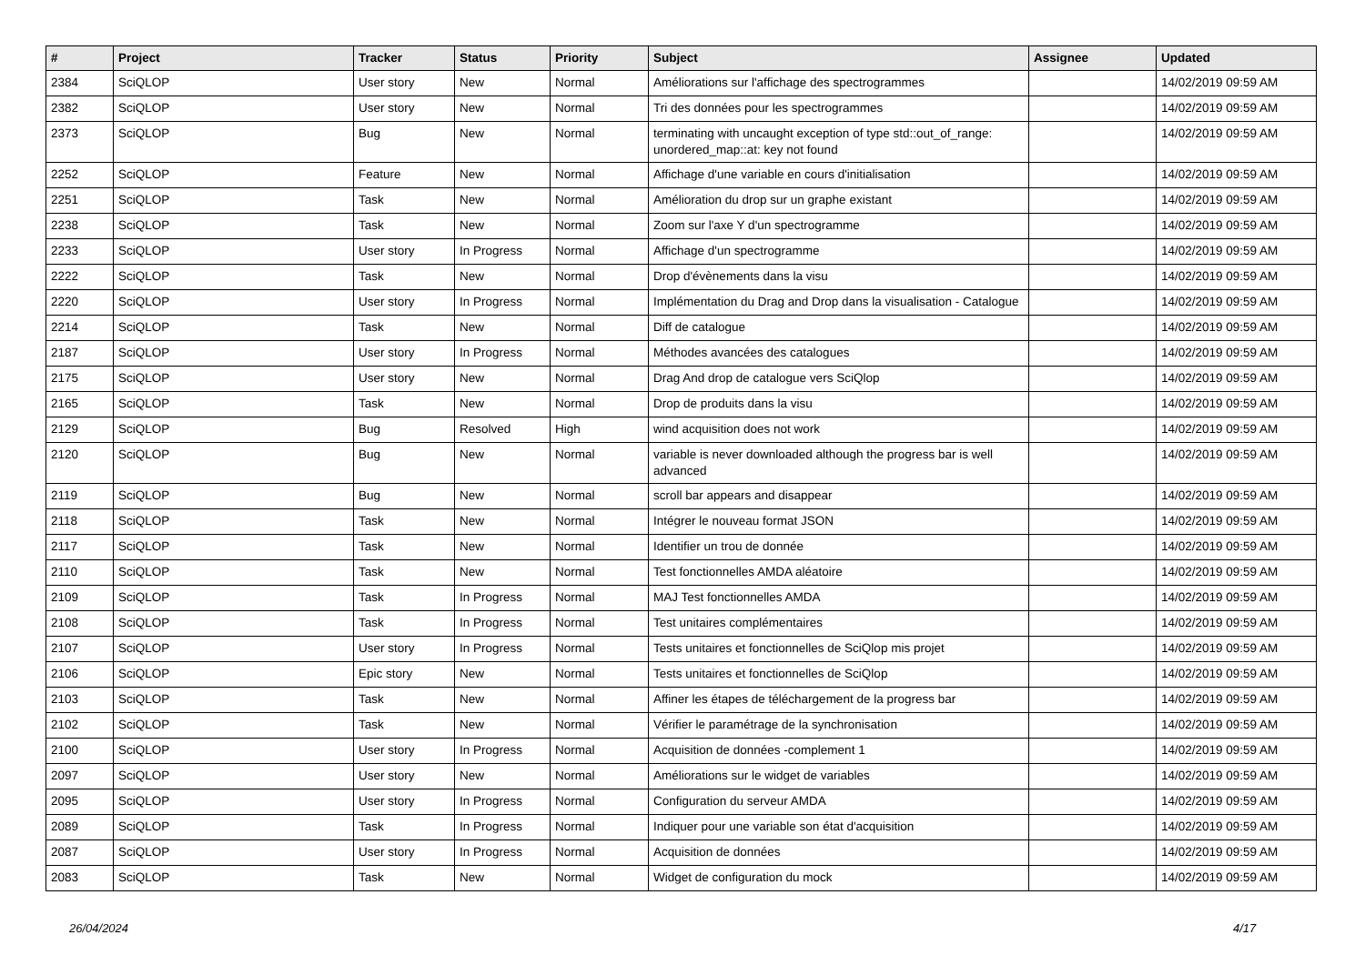| # | Project | Tracker | Status | Priority | Subject | Assignee | Updated |
| --- | --- | --- | --- | --- | --- | --- | --- |
| 2384 | SciQLOP | User story | New | Normal | Améliorations sur l'affichage des spectrogrammes | | 14/02/2019 09:59 AM |
| 2382 | SciQLOP | User story | New | Normal | Tri des données pour les spectrogrammes | | 14/02/2019 09:59 AM |
| 2373 | SciQLOP | Bug | New | Normal | terminating with uncaught exception of type std::out_of_range: unordered_map::at: key not found | | 14/02/2019 09:59 AM |
| 2252 | SciQLOP | Feature | New | Normal | Affichage d'une variable en cours d'initialisation | | 14/02/2019 09:59 AM |
| 2251 | SciQLOP | Task | New | Normal | Amélioration du drop sur un graphe existant | | 14/02/2019 09:59 AM |
| 2238 | SciQLOP | Task | New | Normal | Zoom sur l'axe Y d'un spectrogramme | | 14/02/2019 09:59 AM |
| 2233 | SciQLOP | User story | In Progress | Normal | Affichage d'un spectrogramme | | 14/02/2019 09:59 AM |
| 2222 | SciQLOP | Task | New | Normal | Drop d'évènements dans la visu | | 14/02/2019 09:59 AM |
| 2220 | SciQLOP | User story | In Progress | Normal | Implémentation du Drag and Drop dans la visualisation - Catalogue | | 14/02/2019 09:59 AM |
| 2214 | SciQLOP | Task | New | Normal | Diff de catalogue | | 14/02/2019 09:59 AM |
| 2187 | SciQLOP | User story | In Progress | Normal | Méthodes avancées des catalogues | | 14/02/2019 09:59 AM |
| 2175 | SciQLOP | User story | New | Normal | Drag And drop de catalogue vers SciQlop | | 14/02/2019 09:59 AM |
| 2165 | SciQLOP | Task | New | Normal | Drop de produits dans la visu | | 14/02/2019 09:59 AM |
| 2129 | SciQLOP | Bug | Resolved | High | wind acquisition does not work | | 14/02/2019 09:59 AM |
| 2120 | SciQLOP | Bug | New | Normal | variable is never downloaded although the progress bar is well advanced | | 14/02/2019 09:59 AM |
| 2119 | SciQLOP | Bug | New | Normal | scroll bar appears and disappear | | 14/02/2019 09:59 AM |
| 2118 | SciQLOP | Task | New | Normal | Intégrer le nouveau format JSON | | 14/02/2019 09:59 AM |
| 2117 | SciQLOP | Task | New | Normal | Identifier un trou de donnée | | 14/02/2019 09:59 AM |
| 2110 | SciQLOP | Task | New | Normal | Test fonctionnelles AMDA aléatoire | | 14/02/2019 09:59 AM |
| 2109 | SciQLOP | Task | In Progress | Normal | MAJ Test fonctionnelles AMDA | | 14/02/2019 09:59 AM |
| 2108 | SciQLOP | Task | In Progress | Normal | Test unitaires complémentaires | | 14/02/2019 09:59 AM |
| 2107 | SciQLOP | User story | In Progress | Normal | Tests unitaires et fonctionnelles de SciQlop mis projet | | 14/02/2019 09:59 AM |
| 2106 | SciQLOP | Epic story | New | Normal | Tests unitaires et fonctionnelles de SciQlop | | 14/02/2019 09:59 AM |
| 2103 | SciQLOP | Task | New | Normal | Affiner les étapes de téléchargement de la progress bar | | 14/02/2019 09:59 AM |
| 2102 | SciQLOP | Task | New | Normal | Vérifier le paramétrage de la synchronisation | | 14/02/2019 09:59 AM |
| 2100 | SciQLOP | User story | In Progress | Normal | Acquisition de données -complement 1 | | 14/02/2019 09:59 AM |
| 2097 | SciQLOP | User story | New | Normal | Améliorations sur le widget de variables | | 14/02/2019 09:59 AM |
| 2095 | SciQLOP | User story | In Progress | Normal | Configuration du serveur AMDA | | 14/02/2019 09:59 AM |
| 2089 | SciQLOP | Task | In Progress | Normal | Indiquer pour une variable son état d'acquisition | | 14/02/2019 09:59 AM |
| 2087 | SciQLOP | User story | In Progress | Normal | Acquisition de données | | 14/02/2019 09:59 AM |
| 2083 | SciQLOP | Task | New | Normal | Widget de configuration du mock | | 14/02/2019 09:59 AM |
26/04/2024 4/17